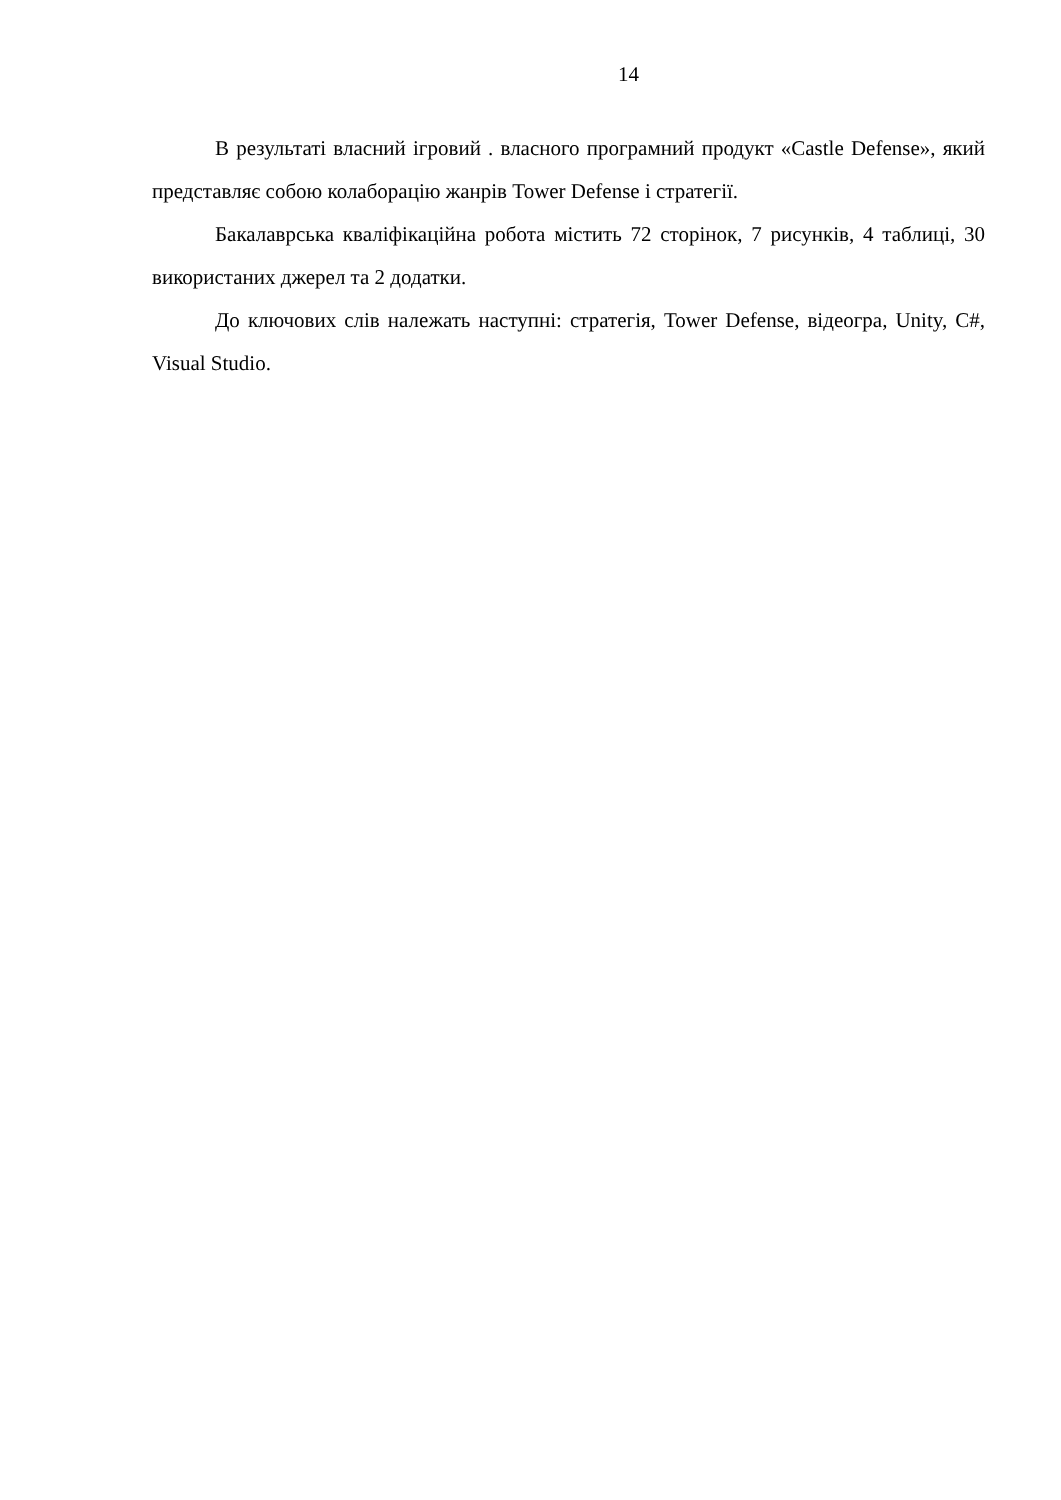14
В результаті власний ігровий . власного програмний продукт «Castle Defense», який представляє собою колаборацію жанрів Tower Defense і стратегії.
Бакалаврська кваліфікаційна робота містить 72 сторінок, 7 рисунків, 4 таблиці, 30 використаних джерел та 2 додатки.
До ключових слів належать наступні: стратегія, Tower Defense, відеогра, Unity, C#, Visual Studio.